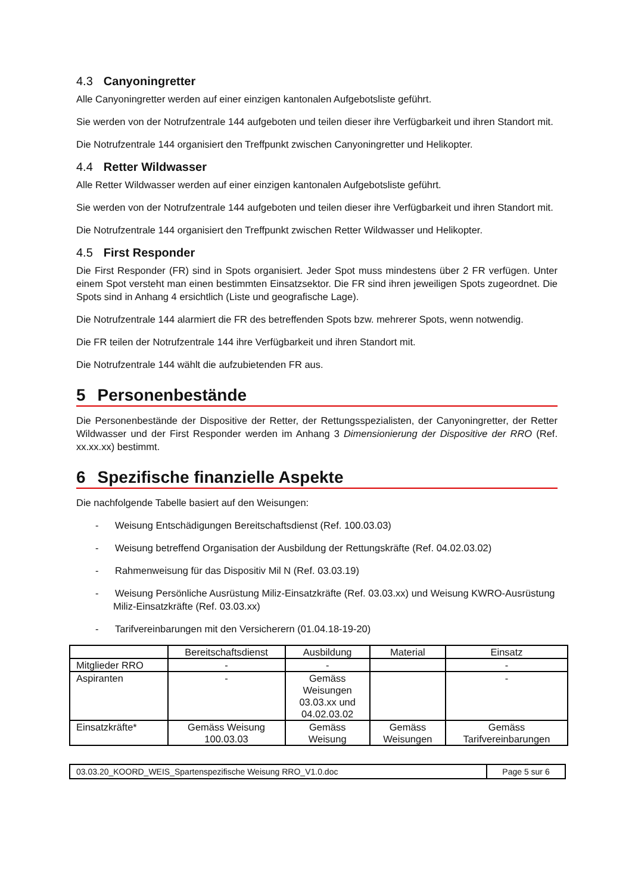4.3 Canyoningretter
Alle Canyoningretter werden auf einer einzigen kantonalen Aufgebotsliste geführt.
Sie werden von der Notrufzentrale 144 aufgeboten und teilen dieser ihre Verfügbarkeit und ihren Standort mit.
Die Notrufzentrale 144 organisiert den Treffpunkt zwischen Canyoningretter und Helikopter.
4.4 Retter Wildwasser
Alle Retter Wildwasser werden auf einer einzigen kantonalen Aufgebotsliste geführt.
Sie werden von der Notrufzentrale 144 aufgeboten und teilen dieser ihre Verfügbarkeit und ihren Standort mit.
Die Notrufzentrale 144 organisiert den Treffpunkt zwischen Retter Wildwasser und Helikopter.
4.5 First Responder
Die First Responder (FR) sind in Spots organisiert. Jeder Spot muss mindestens über 2 FR verfügen. Unter einem Spot versteht man einen bestimmten Einsatzsektor. Die FR sind ihren jeweiligen Spots zugeordnet. Die Spots sind in Anhang 4 ersichtlich (Liste und geografische Lage).
Die Notrufzentrale 144 alarmiert die FR des betreffenden Spots bzw. mehrerer Spots, wenn notwendig.
Die FR teilen der Notrufzentrale 144 ihre Verfügbarkeit und ihren Standort mit.
Die Notrufzentrale 144 wählt die aufzubietenden FR aus.
5 Personenbestände
Die Personenbestände der Dispositive der Retter, der Rettungsspezialisten, der Canyoningretter, der Retter Wildwasser und der First Responder werden im Anhang 3 Dimensionierung der Dispositive der RRO (Ref. xx.xx.xx) bestimmt.
6 Spezifische finanzielle Aspekte
Die nachfolgende Tabelle basiert auf den Weisungen:
- Weisung Entschädigungen Bereitschaftsdienst (Ref. 100.03.03)
- Weisung betreffend Organisation der Ausbildung der Rettungskräfte (Ref. 04.02.03.02)
- Rahmenweisung für das Dispositiv Mil N (Ref. 03.03.19)
- Weisung Persönliche Ausrüstung Miliz-Einsatzkräfte (Ref. 03.03.xx) und Weisung KWRO-Ausrüstung Miliz-Einsatzkräfte (Ref. 03.03.xx)
- Tarifvereinbarungen mit den Versicherern (01.04.18-19-20)
| | Bereitschaftsdienst | Ausbildung | Material | Einsatz |
| --- | --- | --- | --- | --- |
| Mitglieder RRO | - | - | | - |
| Aspiranten | - | Gemäss Weisungen 03.03.xx und 04.02.03.02 | | - |
| Einsatzkräfte* | Gemäss Weisung 100.03.03 | Gemäss Weisung | Gemäss Weisungen | Gemäss Tarifvereinbarungen |
03.03.20_KOORD_WEIS_Spartenspezifische Weisung RRO_V1.0.doc
Page 5 sur 6